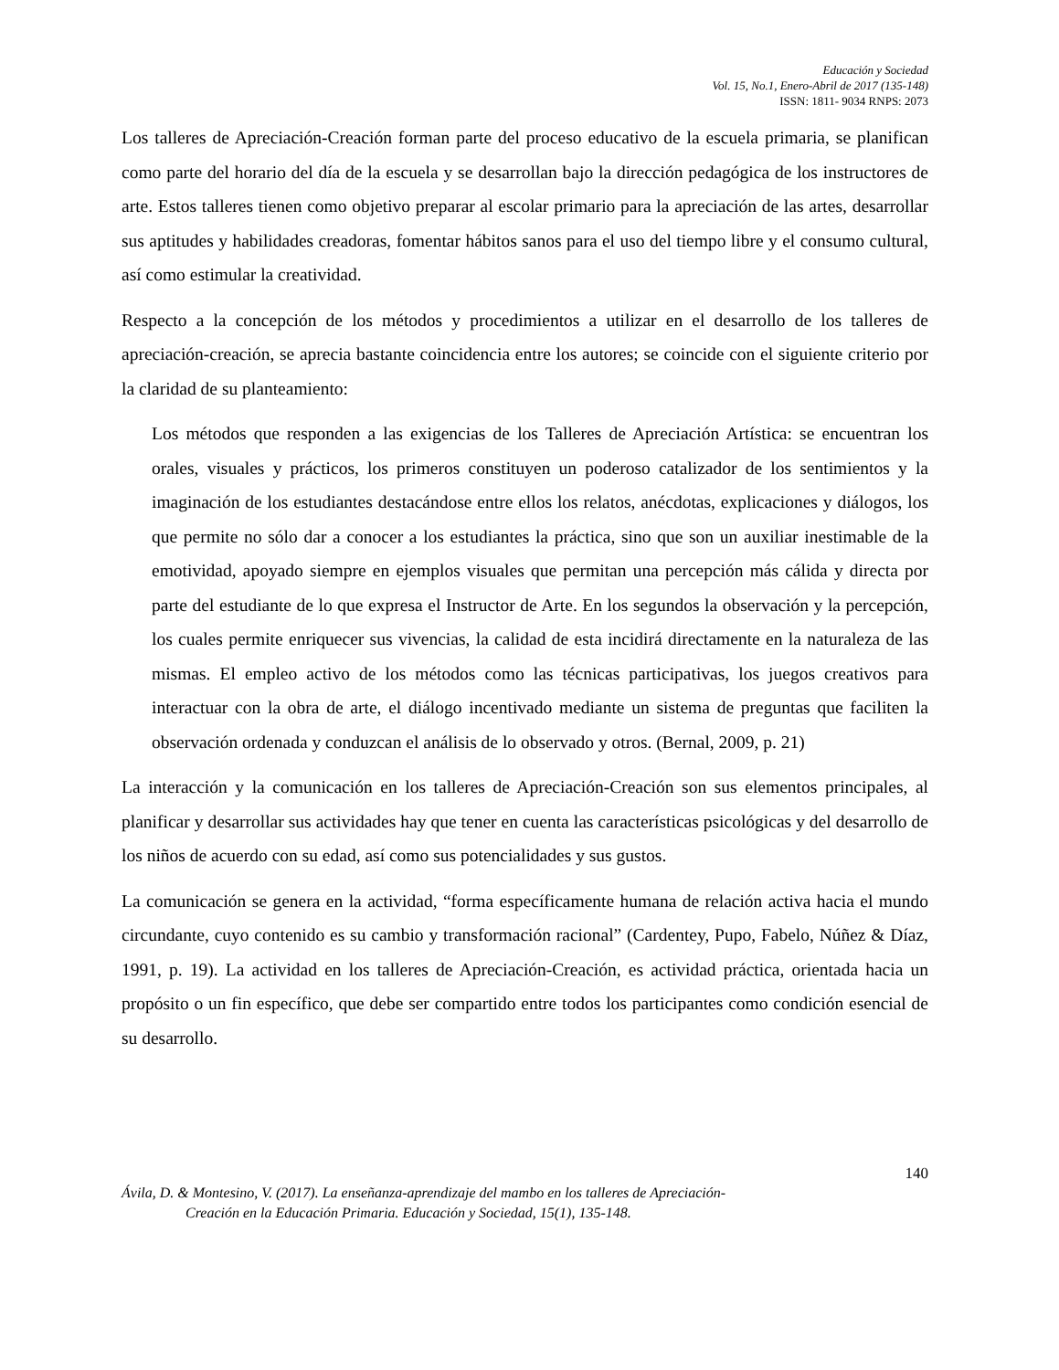Educación y Sociedad
Vol. 15, No.1, Enero-Abril de 2017 (135-148)
ISSN: 1811- 9034 RNPS: 2073
Los talleres de Apreciación-Creación forman parte del proceso educativo de la escuela primaria, se planifican como parte del horario del día de la escuela y se desarrollan bajo la dirección pedagógica de los instructores de arte. Estos talleres tienen como objetivo preparar al escolar primario para la apreciación de las artes, desarrollar sus aptitudes y habilidades creadoras, fomentar hábitos sanos para el uso del tiempo libre y el consumo cultural, así como estimular la creatividad.
Respecto a la concepción de los métodos y procedimientos a utilizar en el desarrollo de los talleres de apreciación-creación, se aprecia bastante coincidencia entre los autores; se coincide con el siguiente criterio por la claridad de su planteamiento:
Los métodos que responden a las exigencias de los Talleres de Apreciación Artística: se encuentran los orales, visuales y prácticos, los primeros constituyen un poderoso catalizador de los sentimientos y la imaginación de los estudiantes destacándose entre ellos los relatos, anécdotas, explicaciones y diálogos, los que permite no sólo dar a conocer a los estudiantes la práctica, sino que son un auxiliar inestimable de la emotividad, apoyado siempre en ejemplos visuales que permitan una percepción más cálida y directa por parte del estudiante de lo que expresa el Instructor de Arte. En los segundos la observación y la percepción, los cuales permite enriquecer sus vivencias, la calidad de esta incidirá directamente en la naturaleza de las mismas. El empleo activo de los métodos como las técnicas participativas, los juegos creativos para interactuar con la obra de arte, el diálogo incentivado mediante un sistema de preguntas que faciliten la observación ordenada y conduzcan el análisis de lo observado y otros. (Bernal, 2009, p. 21)
La interacción y la comunicación en los talleres de Apreciación-Creación son sus elementos principales, al planificar y desarrollar sus actividades hay que tener en cuenta las características psicológicas y del desarrollo de los niños de acuerdo con su edad, así como sus potencialidades y sus gustos.
La comunicación se genera en la actividad, “forma específicamente humana de relación activa hacia el mundo circundante, cuyo contenido es su cambio y transformación racional” (Cardentey, Pupo, Fabelo, Núñez & Díaz, 1991, p. 19). La actividad en los talleres de Apreciación-Creación, es actividad práctica, orientada hacia un propósito o un fin específico, que debe ser compartido entre todos los participantes como condición esencial de su desarrollo.
140
Ávila, D. & Montesino, V. (2017). La enseñanza-aprendizaje del mambo en los talleres de Apreciación-
Creación en la Educación Primaria. Educación y Sociedad, 15(1), 135-148.